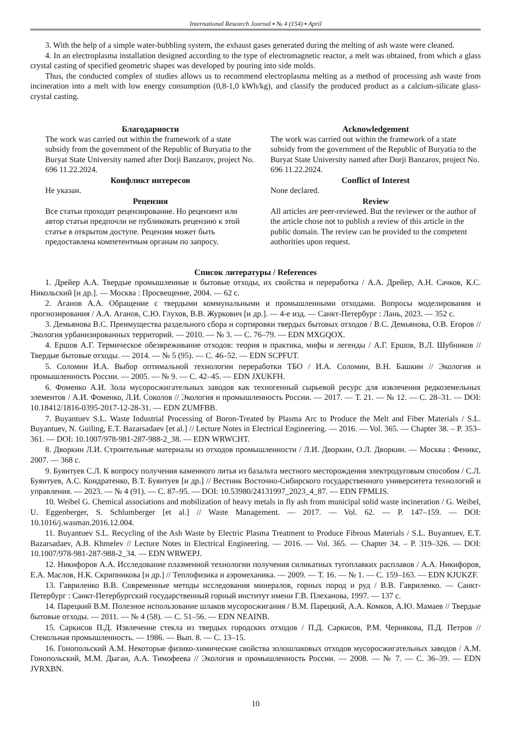International Research Journal ▪ № 4 (154) ▪ April
3. With the help of a simple water-bubbling system, the exhaust gases generated during the melting of ash waste were cleaned.
4. In an electroplasma installation designed according to the type of electromagnetic reactor, a melt was obtained, from which a glass crystal casting of specified geometric shapes was developed by pouring into side molds.
Thus, the conducted complex of studies allows us to recommend electroplasma melting as a method of processing ash waste from incineration into a melt with low energy consumption (0,8-1,0 kWh/kg), and classify the produced product as a calcium-silicate glass-crystal casting.
Благодарности
The work was carried out within the framework of a state subsidy from the government of the Republic of Buryatia to the Buryat State University named after Dorji Banzarov, project No. 696 11.22.2024.
Конфликт интересов
Не указан.
Рецензия
Все статьи проходят рецензирование. Но рецензент или автор статьи предпочли не публиковать рецензию к этой статье в открытом доступе. Рецензия может быть предоставлена компетентным органам по запросу.
Acknowledgement
The work was carried out within the framework of a state subsidy from the government of the Republic of Buryatia to the Buryat State University named after Dorji Banzarov, project No. 696 11.22.2024.
Conflict of Interest
None declared.
Review
All articles are peer-reviewed. But the reviewer or the author of the article chose not to publish a review of this article in the public domain. The review can be provided to the competent authorities upon request.
Список литературы / References
1. Дрейер А.А. Твердые промышленные и бытовые отходы, их свойства и переработка / А.А. Дрейер, А.Н. Сачков, К.С. Никольский [и др.]. — Москва : Просвещение, 2004. — 62 с.
2. Аганов А.А. Обращение с твердыми коммунальными и промышленными отходами. Вопросы моделирования и прогнозирования / А.А. Аганов, С.Ю. Глухов, В.В. Журкович [и др.]. — 4-е изд. — Санкт-Петербург : Лань, 2023. — 352 с.
3. Демьянова В.С. Преимущества раздельного сбора и сортировки твердых бытовых отходов / В.С. Демьянова, О.В. Егоров // Экология урбанизированных территорий. — 2010. — № 3. — С. 76–79. — EDN MXGQOX.
4. Ершов А.Г. Термическое обезвреживание отходов: теория и практика, мифы и легенды / А.Г. Ершов, В.Л. Шубников // Твердые бытовые отходы. — 2014. — № 5 (95). — С. 46–52. — EDN SCPFUT.
5. Соломин И.А. Выбор оптимальной технологии переработки ТБО / И.А. Соломин, В.Н. Башкин // Экология и промышленность России. — 2005. — № 9. — С. 42–45. — EDN JXUKFH.
6. Фоменко А.И. Зола мусоросжигательных заводов как техногенный сырьевой ресурс для извлечения редкоземельных элементов / А.И. Фоменко, Л.И. Соколов // Экология и промышленность России. — 2017. — Т. 21. — № 12. — С. 28–31. — DOI: 10.18412/1816-0395-2017-12-28-31. — EDN ZUMFBB.
7. Buyantuev S.L. Waste Industrial Processing of Boron-Treated by Plasma Arc to Produce the Melt and Fiber Materials / S.L. Buyantuev, N. Guiling, E.T. Bazarsadaev [et al.] // Lecture Notes in Electrical Engineering. — 2016. — Vol. 365. — Chapter 38. – P. 353–361. — DOI: 10.1007/978-981-287-988-2_38. — EDN WRWCHT.
8. Дворкин Л.И. Строительные материалы из отходов промышленности / Л.И. Дворкин, О.Л. Дворкин. — Москва : Феникс, 2007. — 368 с.
9. Буянтуев С.Л. К вопросу получения каменного литья из базальта местного месторождения электродуговым способом / С.Л. Буянтуев, А.С. Кондратенко, В.Т. Буянтуев [и др.] // Вестник Восточно-Сибирского государственного университета технологий и управления. — 2023. — № 4 (91). — С. 87–95. — DOI: 10.53980/24131997_2023_4_87. — EDN FPMLIS.
10. Weibel G. Chemical associations and mobilization of heavy metals in fly ash from municipal solid waste incineration / G. Weibel, U. Eggenberger, S. Schlumberger [et al.] // Waste Management. — 2017. — Vol. 62. — P. 147–159. — DOI: 10.1016/j.wasman.2016.12.004.
11. Buyantuev S.L. Recycling of the Ash Waste by Electric Plasma Treatment to Produce Fibrous Materials / S.L. Buyantuev, E.T. Bazarsadaev, A.B. Khmelev // Lecture Notes in Electrical Engineering. — 2016. — Vol. 365. — Chapter 34. – P. 319–326. — DOI: 10.1007/978-981-287-988-2_34. — EDN WRWEPJ.
12. Никифоров А.А. Исследование плазменной технологии получения силикатных тугоплавких расплавов / А.А. Никифоров, Е.А. Маслов, Н.К. Скрипникова [и др.] // Теплофизика и аэромеханика. — 2009. — Т. 16. — № 1. — С. 159–163. — EDN KJUKZF.
13. Гавриленко В.В. Современные методы исследования минералов, горных пород и руд / В.В. Гавриленко. — Санкт-Петербург : Санкт-Петербургский государственный горный институт имени Г.В. Плеханова, 1997. — 137 с.
14. Парецкий В.М. Полезное использование шлаков мусоросжигания / В.М. Парецкий, А.А. Комков, А.Ю. Мамаев // Твердые бытовые отходы. — 2011. — № 4 (58). — С. 51–56. — EDN NEAINB.
15. Саркисов П.Д. Извлечение стекла из твердых городских отходов / П.Д. Саркисов, Р.М. Чернякова, П.Д. Петров // Стекольная промышленность. — 1986. — Вып. 8. — С. 13–15.
16. Гонопольский А.М. Некоторые физико-химические свойства золошлаковых отходов мусоросжигательных заводов / А.М. Гонопольский, М.М. Дыган, А.А. Тимофеева // Экология и промышленность России. — 2008. — № 7. — С. 36–39. — EDN JVRXBN.
10